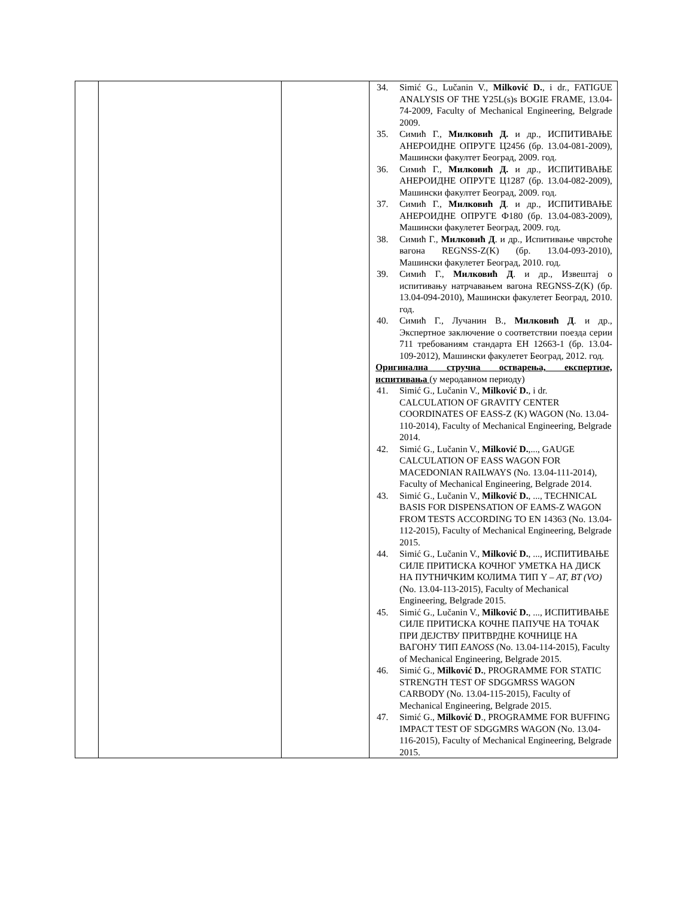| | | | 34. Simić G., Lučanin V., Milković D. , i dr., FATIGUE ANALYSIS OF THE Y25L(s)s BOGIE FRAME, 13.04-74-2009, Faculty of Mechanical Engineering, Belgrade 2009. 35. Симић Г., Милковић Д. и др., ИСПИТИВАЊЕ АНЕРОИДНЕ ОПРУГЕ Ц2456 (бр. 13.04-081-2009), Машински факултет Београд, 2009. год. 36. Симић Г., Милковић Д. и др., ИСПИТИВАЊЕ АНЕРОИДНЕ ОПРУГЕ Ц1287 (бр. 13.04-082-2009), Машински факултет Београд, 2009. год. 37. Симић Г., Милковић Д . и др., ИСПИТИВАЊЕ АНЕРОИДНЕ ОПРУГЕ Ф180 (бр. 13.04-083-2009), Машински факулетет Београд, 2009. год. 38. Симић Г., Милковић Д . и др., Испитивање чврстоће вагона REGNSS-Z(K) (бр. 13.04-093-2010), Машински факулетет Београд, 2010. год. 39. Симић Г., Милковић Д . и др., Извештај о испитивању натрчавањем вагона REGNSS-Z(K) (бр. 13.04-094-2010), Машински факулетет Београд, 2010. год. 40. Симић Г., Лучанин В., Милковић Д . и др., Экспертное заключение о соответствии поезда серии 711 требованиям стандарта ЕН 12663-1 (бр. 13.04-109-2012), Машински факулетет Београд, 2012. год. Оригинална стручна остварења, експертизе, испитивања (у меродавном периоду) 41. Simić G., Lučanin V., Milković D. , i dr. CALCULATION OF GRAVITY CENTER COORDINATES OF EASS-Z (K) WAGON (No. 13.04-110-2014), Faculty of Mechanical Engineering, Belgrade 2014. 42. Simić G., Lučanin V., Milković D. ,..., GAUGE CALCULATION OF EASS WAGON FOR MACEDONIAN RAILWAYS (No. 13.04-111-2014), Faculty of Mechanical Engineering, Belgrade 2014. 43. Simić G., Lučanin V., Milković D. , ..., TECHNICAL BASIS FOR DISPENSATION OF EAMS-Z WAGON FROM TESTS ACCORDING TO EN 14363 (No. 13.04-112-2015), Faculty of Mechanical Engineering, Belgrade 2015. 44. Simić G., Lučanin V., Milković D. , ..., ИСПИТИВАЊЕ СИЛЕ ПРИТИСКА КОЧНОГ УМЕТКА НА ДИСК НА ПУТНИЧКИМ КОЛИМА ТИП Y – AT, BT (VO) (No. 13.04-113-2015), Faculty of Mechanical Engineering, Belgrade 2015. 45. Simić G., Lučanin V., Milković D. , ..., ИСПИТИВАЊЕ СИЛЕ ПРИТИСКА КОЧНЕ ПАПУЧЕ НА ТОЧАК ПРИ ДЕЈСТВУ ПРИТВРДНЕ КОЧНИЦЕ НА ВАГОНУ ТИП EANOSS (No. 13.04-114-2015), Faculty of Mechanical Engineering, Belgrade 2015. 46. Simić G., Milković D. , PROGRAMME FOR STATIC STRENGTH TEST OF SDGGMRSS WAGON CARBODY (No. 13.04-115-2015), Faculty of Mechanical Engineering, Belgrade 2015. 47. Simić G., Milković D ., PROGRAMME FOR BUFFING IMPACT TEST OF SDGGMRS WAGON (No. 13.04-116-2015), Faculty of Mechanical Engineering, Belgrade 2015. |